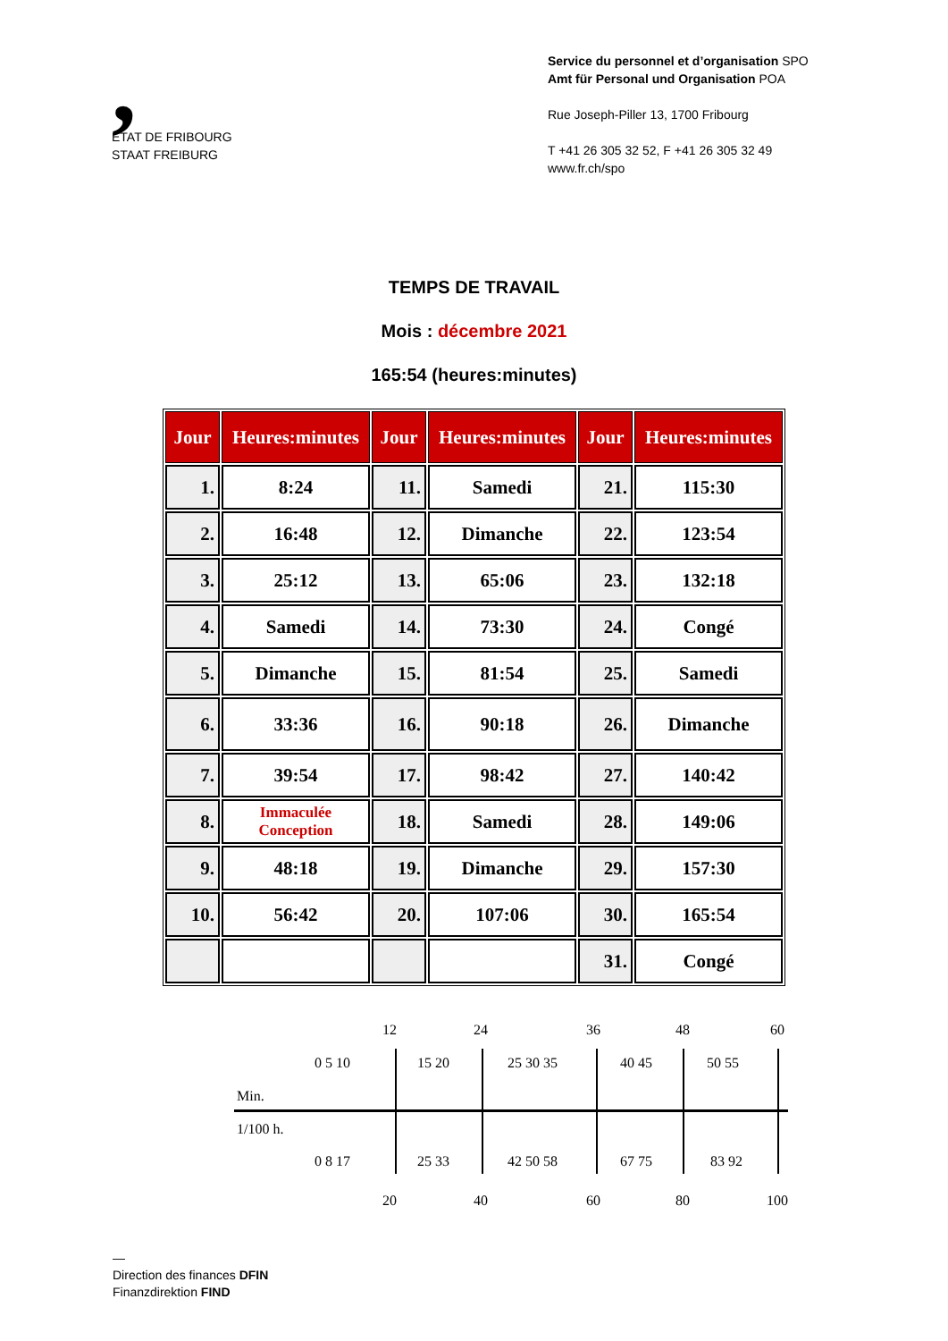,
ETAT DE FRIBOURG
STAAT FREIBURG
Service du personnel et d’organisation SPO
Amt für Personal und Organisation POA
Rue Joseph-Piller 13, 1700 Fribourg
T +41 26 305 32 52, F +41 26 305 32 49
www.fr.ch/spo
TEMPS DE TRAVAIL
Mois : décembre 2021
165:54 (heures:minutes)
| Jour | Heures:minutes | Jour | Heures:minutes | Jour | Heures:minutes |
| --- | --- | --- | --- | --- | --- |
| 1. | 8:24 | 11. | Samedi | 21. | 115:30 |
| 2. | 16:48 | 12. | Dimanche | 22. | 123:54 |
| 3. | 25:12 | 13. | 65:06 | 23. | 132:18 |
| 4. | Samedi | 14. | 73:30 | 24. | Congé |
| 5. | Dimanche | 15. | 81:54 | 25. | Samedi |
| 6. | 33:36 | 16. | 90:18 | 26. | Dimanche |
| 7. | 39:54 | 17. | 98:42 | 27. | 140:42 |
| 8. | Immaculée Conception | 18. | Samedi | 28. | 149:06 |
| 9. | 48:18 | 19. | Dimanche | 29. | 157:30 |
| 10. | 56:42 | 20. | 107:06 | 30. | 165:54 |
| | | | | 31. | Congé |
12 24 36 48 60
0 5 10 15 20 25 30 35 40 45 50 55
Min.
1/100 h.
0 8 17 25 33 42 50 58 67 75 83 92
20 40 60 80 100
—
Direction des finances DFIN
Finanzdirektion FIND